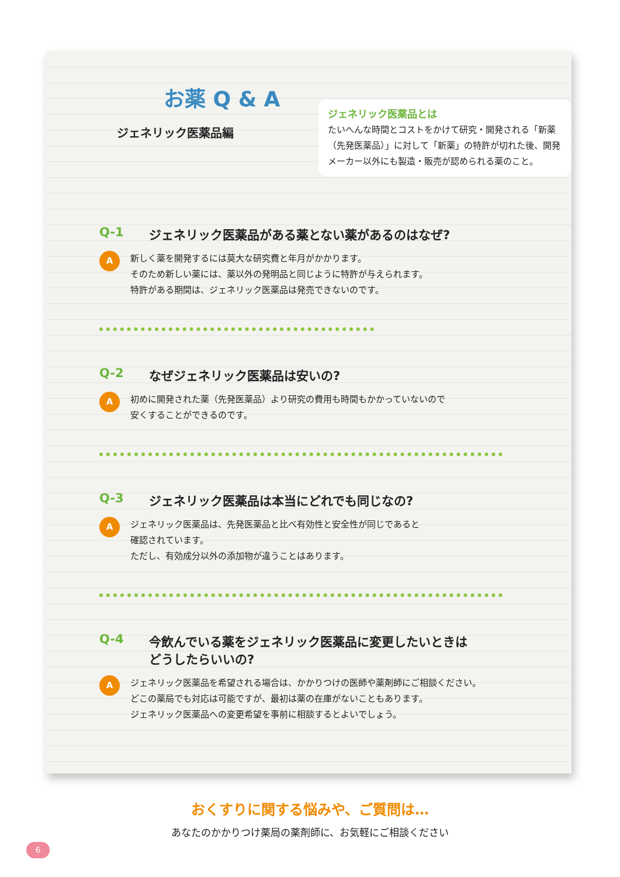お薬 Q & A
ジェネリック医薬品編
ジェネリック医薬品とは
たいへんな時間とコストをかけて研究・開発される「新薬（先発医薬品）」に対して「新薬」の特許が切れた後、開発メーカー以外にも製造・販売が認められる薬のこと。
Q-1 ジェネリック医薬品がある薬とない薬があるのはなぜ?
A
新しく薬を開発するには莫大な研究費と年月がかかります。
そのため新しい薬には、薬以外の発明品と同じように特許が与えられます。
特許がある期間は、ジェネリック医薬品は発売できないのです。
Q-2 なぜジェネリック医薬品は安いの?
A
初めに開発された薬（先発医薬品）より研究の費用も時間もかかっていないので
安くすることができるのです。
Q-3 ジェネリック医薬品は本当にどれでも同じなの?
A
ジェネリック医薬品は、先発医薬品と比べ有効性と安全性が同じであると
確認されています。
ただし、有効成分以外の添加物が違うことはあります。
Q-4 今飲んでいる薬をジェネリック医薬品に変更したいときは
どうしたらいいの?
A
ジェネリック医薬品を希望される場合は、かかりつけの医師や薬剤師にご相談ください。
どこの薬局でも対応は可能ですが、最初は薬の在庫がないこともあります。
ジェネリック医薬品への変更希望を事前に相談するとよいでしょう。
おくすりに関する悩みや、ご質問は…
あなたのかかりつけ薬局の薬剤師に、お気軽にご相談ください
6